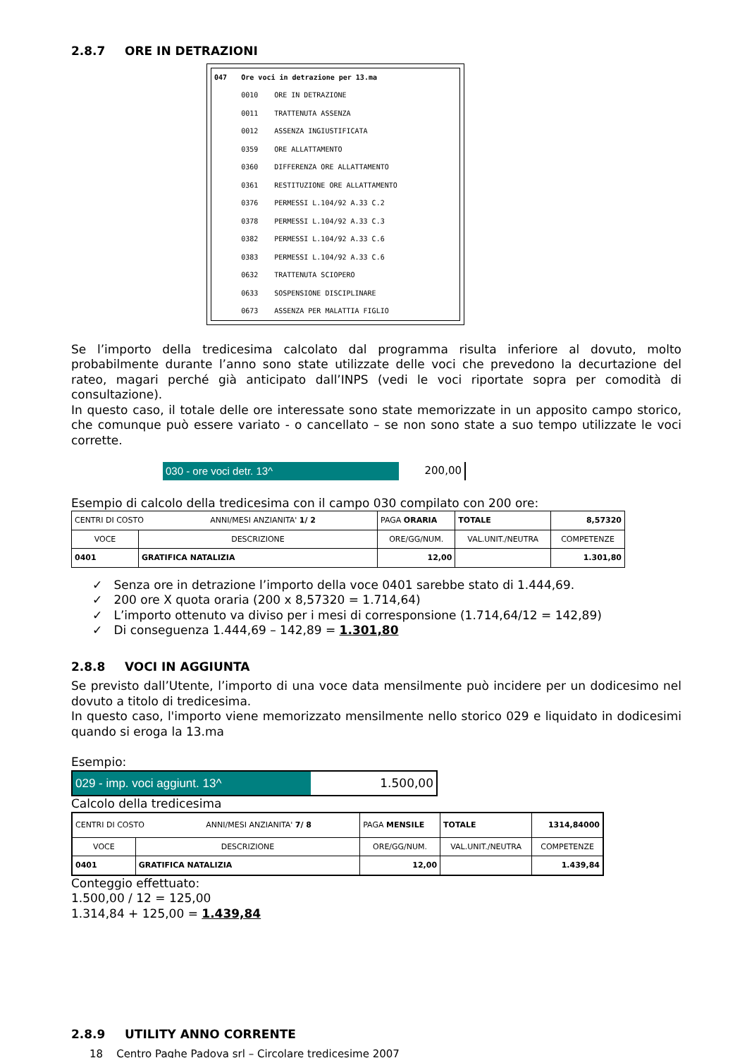2.8.7 ORE IN DETRAZIONI
| 047 | Ore voci in detrazione per 13.ma | |
| | 0010 | ORE IN DETRAZIONE |
| | 0011 | TRATTENUTA ASSENZA |
| | 0012 | ASSENZA INGIUSTIFICATA |
| | 0359 | ORE ALLATTAMENTO |
| | 0360 | DIFFERENZA ORE ALLATTAMENTO |
| | 0361 | RESTITUZIONE ORE ALLATTAMENTO |
| | 0376 | PERMESSI L.104/92 A.33 C.2 |
| | 0378 | PERMESSI L.104/92 A.33 C.3 |
| | 0382 | PERMESSI L.104/92 A.33 C.6 |
| | 0383 | PERMESSI L.104/92 A.33 C.6 |
| | 0632 | TRATTENUTA SCIOPERO |
| | 0633 | SOSPENSIONE DISCIPLINARE |
| | 0673 | ASSENZA PER MALATTIA FIGLIO |
Se l’importo della tredicesima calcolato dal programma risulta inferiore al dovuto, molto probabilmente durante l’anno sono state utilizzate delle voci che prevedono la decurtazione del rateo, magari perché già anticipato dall’INPS (vedi le voci riportate sopra per comodità di consultazione).
In questo caso, il totale delle ore interessate sono state memorizzate in un apposito campo storico, che comunque può essere variato - o cancellato – se non sono state a suo tempo utilizzate le voci corrette.
030 - ore voci detr. 13^ 200,00
Esempio di calcolo della tredicesima con il campo 030 compilato con 200 ore:
| CENTRI DI COSTO ANNI/MESI ANZIANITA' 1/ 2 | | PAGA ORARIA | TOTALE | 8,57320 |
| VOCE | DESCRIZIONE | ORE/GG/NUM. | VAL.UNIT./NEUTRA | COMPETENZE |
| 0401 | GRATIFICA NATALIZIA | 12,00 | | 1.301,80 |
✓ Senza ore in detrazione l’importo della voce 0401 sarebbe stato di 1.444,69.
✓ 200 ore X quota oraria (200 x 8,57320 = 1.714,64)
✓ L’importo ottenuto va diviso per i mesi di corresponsione (1.714,64/12 = 142,89)
✓ Di conseguenza 1.444,69 – 142,89 = 1.301,80
2.8.8 VOCI IN AGGIUNTA
Se previsto dall’Utente, l’importo di una voce data mensilmente può incidere per un dodicesimo nel dovuto a titolo di tredicesima.
In questo caso, l'importo viene memorizzato mensilmente nello storico 029 e liquidato in dodicesimi quando si eroga la 13.ma
Esempio:
029 - imp. voci aggiunt. 13^ 1.500,00
Calcolo della tredicesima
| CENTRI DI COSTO ANNI/MESI ANZIANITA' 7/ 8 | | PAGA MENSILE | TOTALE | 1314,84000 |
| VOCE | DESCRIZIONE | ORE/GG/NUM. | VAL.UNIT./NEUTRA | COMPETENZE |
| 0401 | GRATIFICA NATALIZIA | 12,00 | | 1.439,84 |
Conteggio effettuato:
1.500,00 / 12 = 125,00
1.314,84 + 125,00 = 1.439,84
2.8.9 UTILITY ANNO CORRENTE
18 Centro Paghe Padova srl – Circolare tredicesime 2007